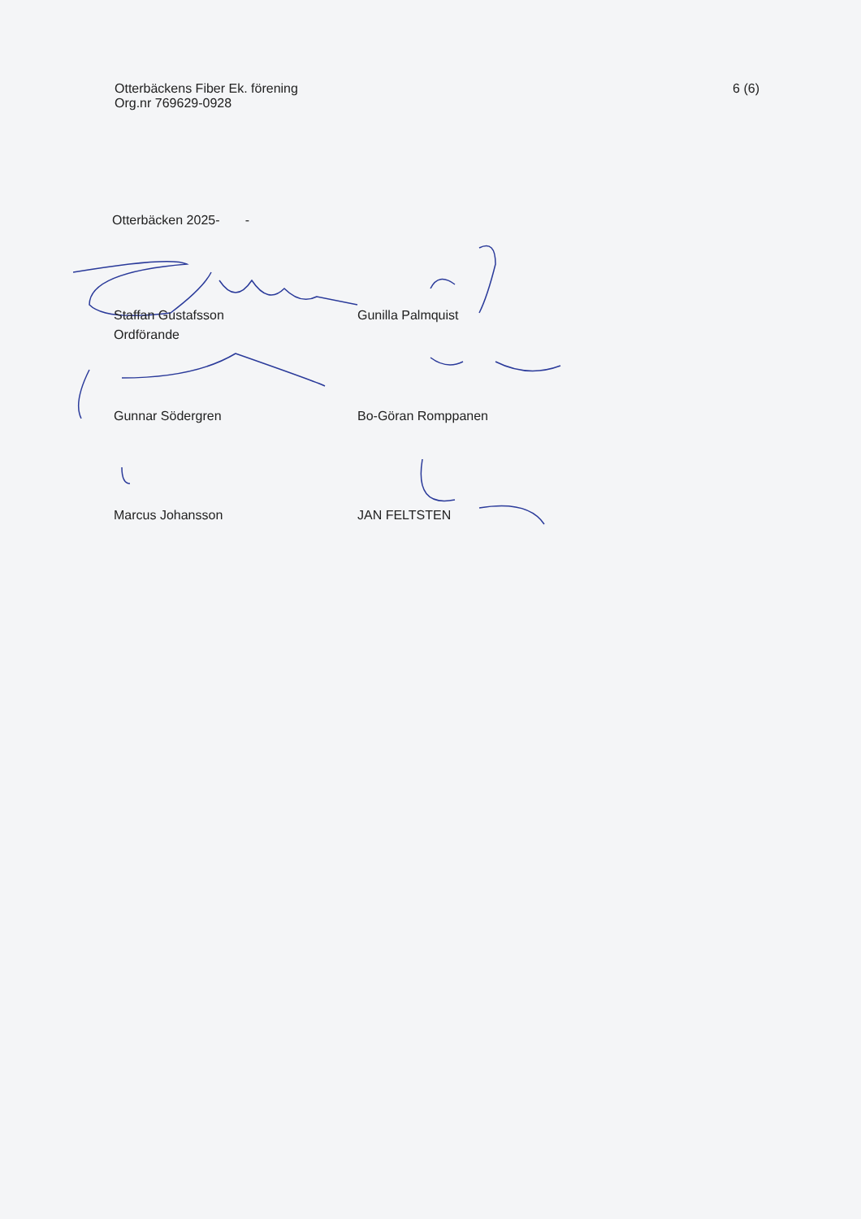Otterbäckens Fiber Ek. förening
Org.nr 769629-0928
6 (6)
Otterbäcken 2025- -
Staffan Gustafsson
Ordförande
Gunilla Palmquist
Gunnar Södergren Bo-Göran Romppanen
Marcus Johansson JAN FELTSTEN